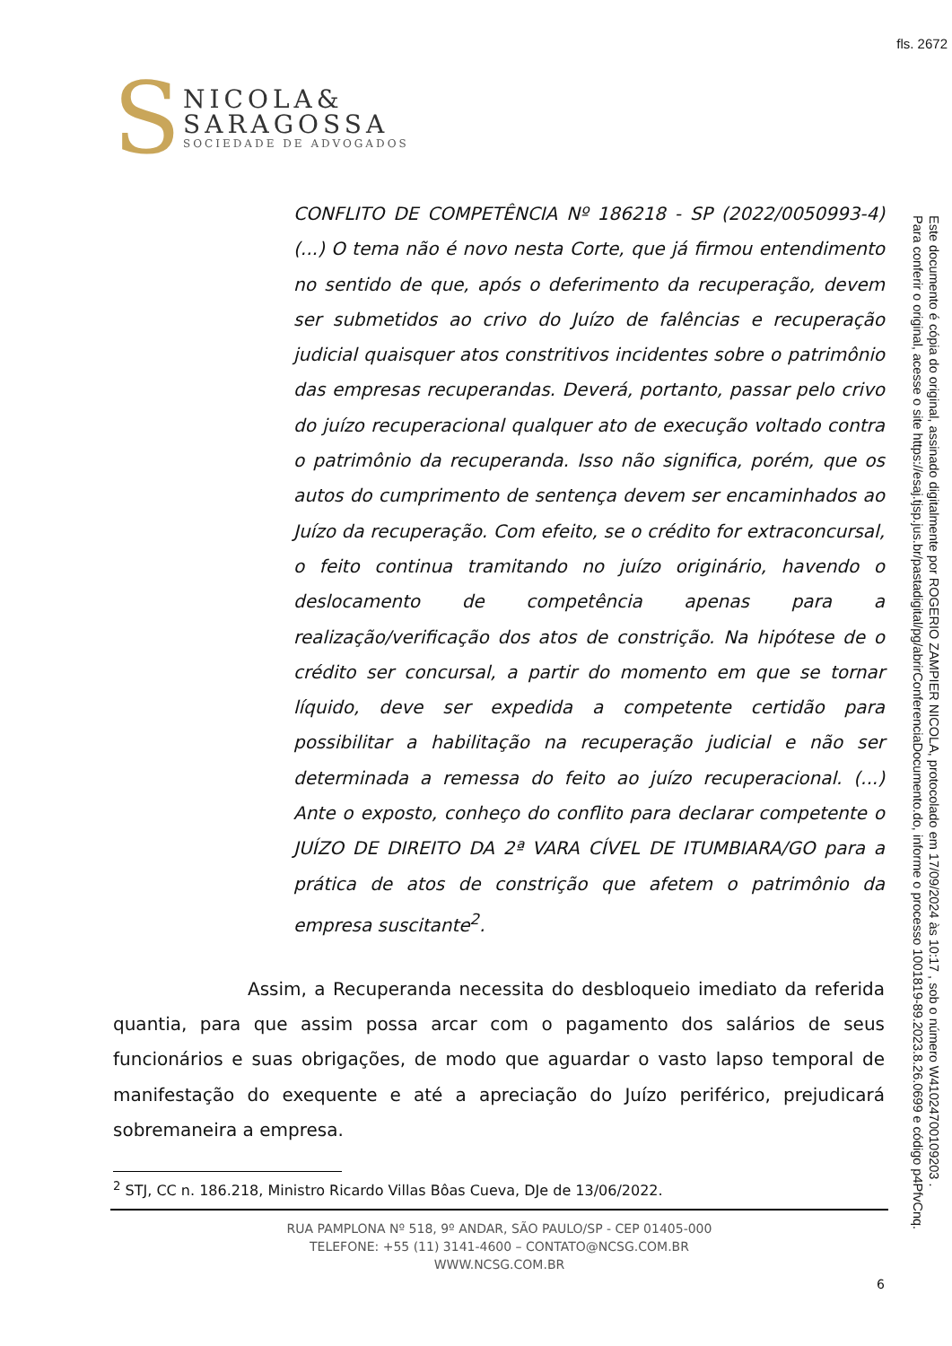fls. 2672
S
NICOLA&
SARAGOSSA
SOCIEDADE DE ADVOGADOS
CONFLITO DE COMPETÊNCIA Nº 186218 - SP (2022/0050993-4) (...) O tema não é novo nesta Corte, que já firmou entendimento no sentido de que, após o deferimento da recuperação, devem ser submetidos ao crivo do Juízo de falências e recuperação judicial quaisquer atos constritivos incidentes sobre o patrimônio das empresas recuperandas. Deverá, portanto, passar pelo crivo do juízo recuperacional qualquer ato de execução voltado contra o patrimônio da recuperanda. Isso não significa, porém, que os autos do cumprimento de sentença devem ser encaminhados ao Juízo da recuperação. Com efeito, se o crédito for extraconcursal, o feito continua tramitando no juízo originário, havendo o deslocamento de competência apenas para a realização/verificação dos atos de constrição. Na hipótese de o crédito ser concursal, a partir do momento em que se tornar líquido, deve ser expedida a competente certidão para possibilitar a habilitação na recuperação judicial e não ser determinada a remessa do feito ao juízo recuperacional. (...) Ante o exposto, conheço do conflito para declarar competente o JUÍZO DE DIREITO DA 2ª VARA CÍVEL DE ITUMBIARA/GO para a prática de atos de constrição que afetem o patrimônio da empresa suscitante<sup>2</sup>.
Assim, a Recuperanda necessita do desbloqueio imediato da referida quantia, para que assim possa arcar com o pagamento dos salários de seus funcionários e suas obrigações, de modo que aguardar o vasto lapso temporal de manifestação do exequente e até a apreciação do Juízo periférico, prejudicará sobremaneira a empresa.
<sup>2</sup> STJ, CC n. 186.218, Ministro Ricardo Villas Bôas Cueva, DJe de 13/06/2022.
RUA PAMPLONA Nº 518, 9º ANDAR, SÃO PAULO/SP - CEP 01405-000
TELEFONE: +55 (11) 3141-4600 – CONTATO@NCSG.COM.BR
WWW.NCSG.COM.BR
6
Este documento é cópia do original, assinado digitalmente por ROGERIO ZAMPIER NICOLA, protocolado em 17/09/2024 às 10:17 , sob o número W41024700109203 .
Para conferir o original, acesse o site https://esaj.tjsp.jus.br/pastadigital/pg/abrirConferenciaDocumento.do, informe o processo 1001819-89.2023.8.26.0699 e código p4PfvCnq.